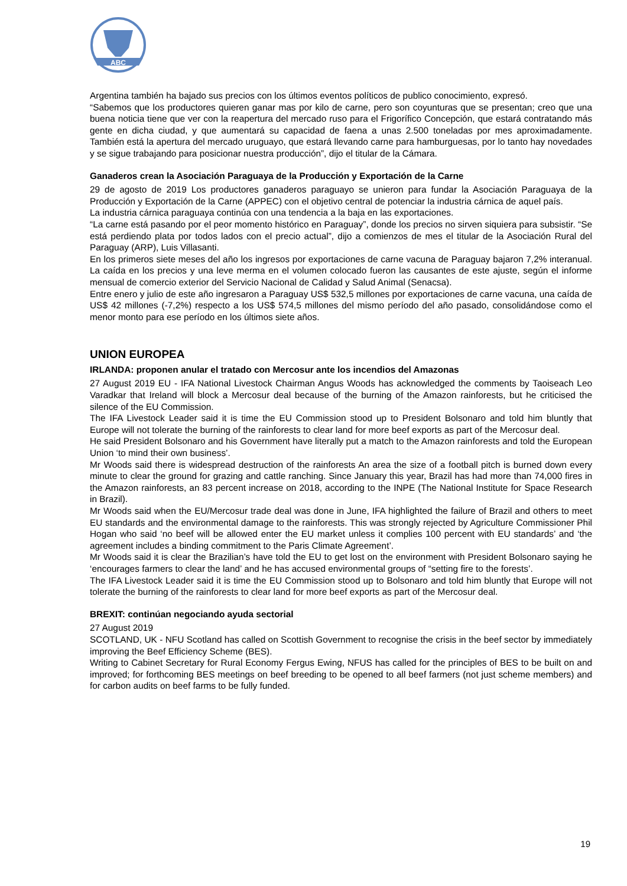ABC
Argentina también ha bajado sus precios con los últimos eventos políticos de publico conocimiento, expresó.
“Sabemos que los productores quieren ganar mas por kilo de carne, pero son coyunturas que se presentan; creo que una buena noticia tiene que ver con la reapertura del mercado ruso para el Frigorífico Concepción, que estará contratando más gente en dicha ciudad, y que aumentará su capacidad de faena a unas 2.500 toneladas por mes aproximadamente. También está la apertura del mercado uruguayo, que estará llevando carne para hamburguesas, por lo tanto hay novedades y se sigue trabajando para posicionar nuestra producción”, dijo el titular de la Cámara.
Ganaderos crean la Asociación Paraguaya de la Producción y Exportación de la Carne
29 de agosto de 2019 Los productores ganaderos paraguayo se unieron para fundar la Asociación Paraguaya de la Producción y Exportación de la Carne (APPEC) con el objetivo central de potenciar la industria cárnica de aquel país.
La industria cárnica paraguaya continúa con una tendencia a la baja en las exportaciones.
“La carne está pasando por el peor momento histórico en Paraguay”, donde los precios no sirven siquiera para subsistir. “Se está perdiendo plata por todos lados con el precio actual”, dijo a comienzos de mes el titular de la Asociación Rural del Paraguay (ARP), Luis Villasanti.
En los primeros siete meses del año los ingresos por exportaciones de carne vacuna de Paraguay bajaron 7,2% interanual. La caída en los precios y una leve merma en el volumen colocado fueron las causantes de este ajuste, según el informe mensual de comercio exterior del Servicio Nacional de Calidad y Salud Animal (Senacsa).
Entre enero y julio de este año ingresaron a Paraguay US$ 532,5 millones por exportaciones de carne vacuna, una caída de US$ 42 millones (-7,2%) respecto a los US$ 574,5 millones del mismo período del año pasado, consolidándose como el menor monto para ese período en los últimos siete años.
UNION EUROPEA
IRLANDA: proponen anular el tratado con Mercosur ante los incendios del Amazonas
27 August 2019 EU - IFA National Livestock Chairman Angus Woods has acknowledged the comments by Taoiseach Leo Varadkar that Ireland will block a Mercosur deal because of the burning of the Amazon rainforests, but he criticised the silence of the EU Commission.
The IFA Livestock Leader said it is time the EU Commission stood up to President Bolsonaro and told him bluntly that Europe will not tolerate the burning of the rainforests to clear land for more beef exports as part of the Mercosur deal.
He said President Bolsonaro and his Government have literally put a match to the Amazon rainforests and told the European Union ‘to mind their own business’.
Mr Woods said there is widespread destruction of the rainforests An area the size of a football pitch is burned down every minute to clear the ground for grazing and cattle ranching. Since January this year, Brazil has had more than 74,000 fires in the Amazon rainforests, an 83 percent increase on 2018, according to the INPE (The National Institute for Space Research in Brazil).
Mr Woods said when the EU/Mercosur trade deal was done in June, IFA highlighted the failure of Brazil and others to meet EU standards and the environmental damage to the rainforests. This was strongly rejected by Agriculture Commissioner Phil Hogan who said ‘no beef will be allowed enter the EU market unless it complies 100 percent with EU standards’ and ‘the agreement includes a binding commitment to the Paris Climate Agreement’.
Mr Woods said it is clear the Brazilian’s have told the EU to get lost on the environment with President Bolsonaro saying he ‘encourages farmers to clear the land’ and he has accused environmental groups of “setting fire to the forests’.
The IFA Livestock Leader said it is time the EU Commission stood up to Bolsonaro and told him bluntly that Europe will not tolerate the burning of the rainforests to clear land for more beef exports as part of the Mercosur deal.
BREXIT: continúan negociando ayuda sectorial
27 August 2019
SCOTLAND, UK - NFU Scotland has called on Scottish Government to recognise the crisis in the beef sector by immediately improving the Beef Efficiency Scheme (BES).
Writing to Cabinet Secretary for Rural Economy Fergus Ewing, NFUS has called for the principles of BES to be built on and improved; for forthcoming BES meetings on beef breeding to be opened to all beef farmers (not just scheme members) and for carbon audits on beef farms to be fully funded.
19